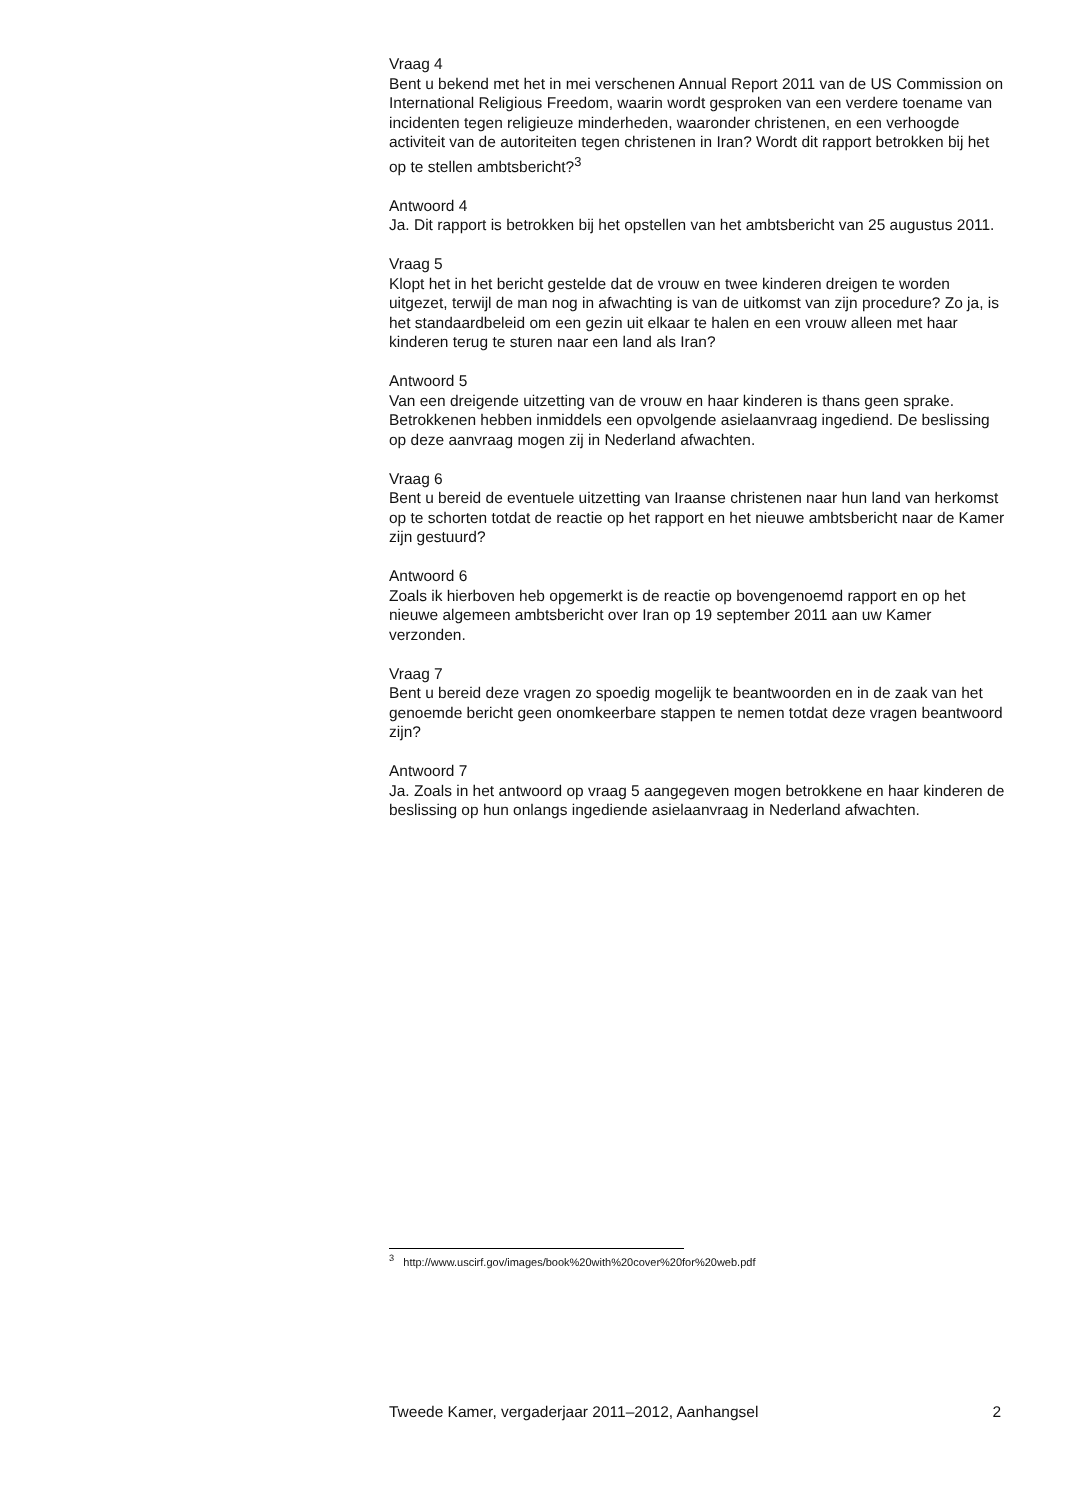Vraag 4
Bent u bekend met het in mei verschenen Annual Report 2011 van de US Commission on International Religious Freedom, waarin wordt gesproken van een verdere toename van incidenten tegen religieuze minderheden, waaronder christenen, en een verhoogde activiteit van de autoriteiten tegen christenen in Iran? Wordt dit rapport betrokken bij het op te stellen ambtsbericht?<sup>3</sup>
Antwoord 4
Ja. Dit rapport is betrokken bij het opstellen van het ambtsbericht van 25 augustus 2011.
Vraag 5
Klopt het in het bericht gestelde dat de vrouw en twee kinderen dreigen te worden uitgezet, terwijl de man nog in afwachting is van de uitkomst van zijn procedure? Zo ja, is het standaardbeleid om een gezin uit elkaar te halen en een vrouw alleen met haar kinderen terug te sturen naar een land als Iran?
Antwoord 5
Van een dreigende uitzetting van de vrouw en haar kinderen is thans geen sprake. Betrokkenen hebben inmiddels een opvolgende asielaanvraag ingediend. De beslissing op deze aanvraag mogen zij in Nederland afwachten.
Vraag 6
Bent u bereid de eventuele uitzetting van Iraanse christenen naar hun land van herkomst op te schorten totdat de reactie op het rapport en het nieuwe ambtsbericht naar de Kamer zijn gestuurd?
Antwoord 6
Zoals ik hierboven heb opgemerkt is de reactie op bovengenoemd rapport en op het nieuwe algemeen ambtsbericht over Iran op 19 september 2011 aan uw Kamer verzonden.
Vraag 7
Bent u bereid deze vragen zo spoedig mogelijk te beantwoorden en in de zaak van het genoemde bericht geen onomkeerbare stappen te nemen totdat deze vragen beantwoord zijn?
Antwoord 7
Ja. Zoals in het antwoord op vraag 5 aangegeven mogen betrokkene en haar kinderen de beslissing op hun onlangs ingediende asielaanvraag in Nederland afwachten.
<sup>3</sup> http://www.uscirf.gov/images/book%20with%20cover%20for%20web.pdf
Tweede Kamer, vergaderjaar 2011–2012, Aanhangsel 2